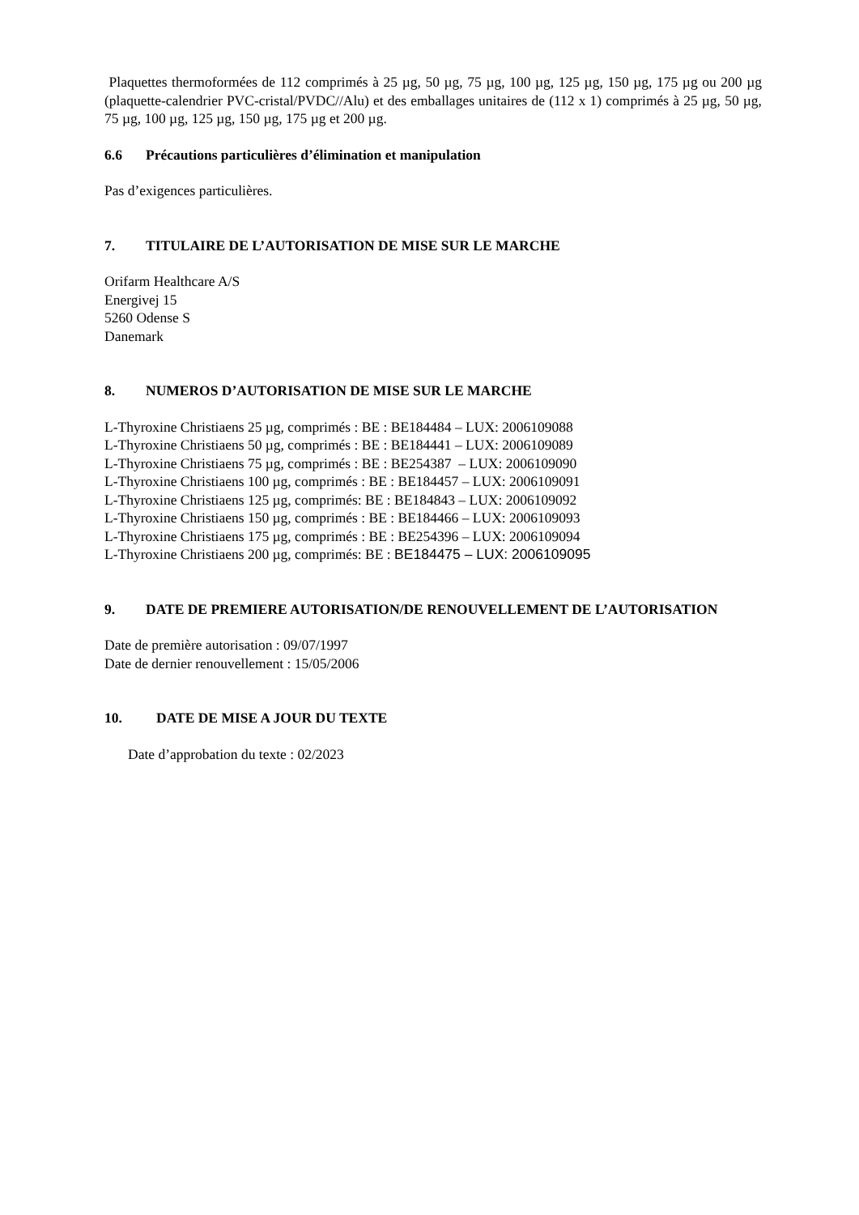Plaquettes thermoformées de 112 comprimés à 25 µg, 50 µg, 75 µg, 100 µg, 125 µg, 150 µg, 175 µg ou 200 µg (plaquette-calendrier PVC-cristal/PVDC//Alu) et des emballages unitaires de (112 x 1) comprimés à 25 µg, 50 µg, 75 µg, 100 µg, 125 µg, 150 µg, 175 µg et 200 µg.
6.6 Précautions particulières d’élimination et manipulation
Pas d’exigences particulières.
7. TITULAIRE DE L’AUTORISATION DE MISE SUR LE MARCHE
Orifarm Healthcare A/S
Energivej 15
5260 Odense S
Danemark
8. NUMEROS D’AUTORISATION DE MISE SUR LE MARCHE
L-Thyroxine Christiaens 25 µg, comprimés : BE : BE184484 – LUX: 2006109088
L-Thyroxine Christiaens 50 µg, comprimés : BE : BE184441 – LUX: 2006109089
L-Thyroxine Christiaens 75 µg, comprimés : BE : BE254387 – LUX: 2006109090
L-Thyroxine Christiaens 100 µg, comprimés : BE : BE184457 – LUX: 2006109091
L-Thyroxine Christiaens 125 µg, comprimés: BE : BE184843 – LUX: 2006109092
L-Thyroxine Christiaens 150 µg, comprimés : BE : BE184466 – LUX: 2006109093
L-Thyroxine Christiaens 175 µg, comprimés : BE : BE254396 – LUX: 2006109094
L-Thyroxine Christiaens 200 µg, comprimés: BE : BE184475 – LUX: 2006109095
9. DATE DE PREMIERE AUTORISATION/DE RENOUVELLEMENT DE L’AUTORISATION
Date de première autorisation : 09/07/1997
Date de dernier renouvellement : 15/05/2006
10. DATE DE MISE A JOUR DU TEXTE
Date d’approbation du texte : 02/2023